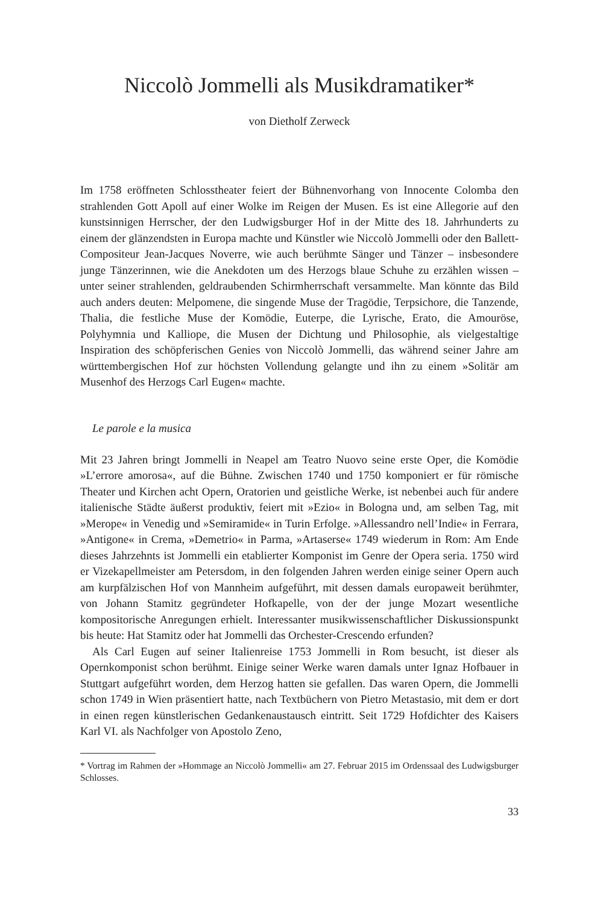Niccolò Jommelli als Musikdramatiker*
von Dietholf Zerweck
Im 1758 eröffneten Schlosstheater feiert der Bühnenvorhang von Innocente Colomba den strahlenden Gott Apoll auf einer Wolke im Reigen der Musen. Es ist eine Allegorie auf den kunstsinnigen Herrscher, der den Ludwigsburger Hof in der Mitte des 18. Jahrhunderts zu einem der glänzendsten in Europa machte und Künstler wie Niccolò Jommelli oder den Ballett-Compositeur Jean-Jacques Noverre, wie auch berühmte Sänger und Tänzer – insbesondere junge Tänzerinnen, wie die Anekdoten um des Herzogs blaue Schuhe zu erzählen wissen – unter seiner strahlenden, geldraubenden Schirmherrschaft versammelte. Man könnte das Bild auch anders deuten: Melpomene, die singende Muse der Tragödie, Terpsichore, die Tanzende, Thalia, die festliche Muse der Komödie, Euterpe, die Lyrische, Erato, die Amouröse, Polyhymnia und Kalliope, die Musen der Dichtung und Philosophie, als vielgestaltige Inspiration des schöpferischen Genies von Niccolò Jommelli, das während seiner Jahre am württembergischen Hof zur höchsten Vollendung gelangte und ihn zu einem »Solitär am Musenhof des Herzogs Carl Eugen« machte.
Le parole e la musica
Mit 23 Jahren bringt Jommelli in Neapel am Teatro Nuovo seine erste Oper, die Komödie »L’errore amorosa«, auf die Bühne. Zwischen 1740 und 1750 komponiert er für römische Theater und Kirchen acht Opern, Oratorien und geistliche Werke, ist nebenbei auch für andere italienische Städte äußerst produktiv, feiert mit »Ezio« in Bologna und, am selben Tag, mit »Merope« in Venedig und »Semiramide« in Turin Erfolge. »Allessandro nell’Indie« in Ferrara, »Antigone« in Crema, »Demetrio« in Parma, »Artaserse« 1749 wiederum in Rom: Am Ende dieses Jahrzehnts ist Jommelli ein etablierter Komponist im Genre der Opera seria. 1750 wird er Vizekapellmeister am Petersdom, in den folgenden Jahren werden einige seiner Opern auch am kurpfälzischen Hof von Mannheim aufgeführt, mit dessen damals europaweit berühmter, von Johann Stamitz gegründeter Hofkapelle, von der der junge Mozart wesentliche kompositorische Anregungen erhielt. Interessanter musikwissenschaftlicher Diskussionspunkt bis heute: Hat Stamitz oder hat Jommelli das Orchester-Crescendo erfunden?
Als Carl Eugen auf seiner Italienreise 1753 Jommelli in Rom besucht, ist dieser als Opernkomponist schon berühmt. Einige seiner Werke waren damals unter Ignaz Hofbauer in Stuttgart aufgeführt worden, dem Herzog hatten sie gefallen. Das waren Opern, die Jommelli schon 1749 in Wien präsentiert hatte, nach Textbüchern von Pietro Metastasio, mit dem er dort in einen regen künstlerischen Gedankenaustausch eintritt. Seit 1729 Hofdichter des Kaisers Karl VI. als Nachfolger von Apostolo Zeno,
* Vortrag im Rahmen der »Hommage an Niccolò Jommelli« am 27. Februar 2015 im Ordenssaal des Ludwigsburger Schlosses.
33